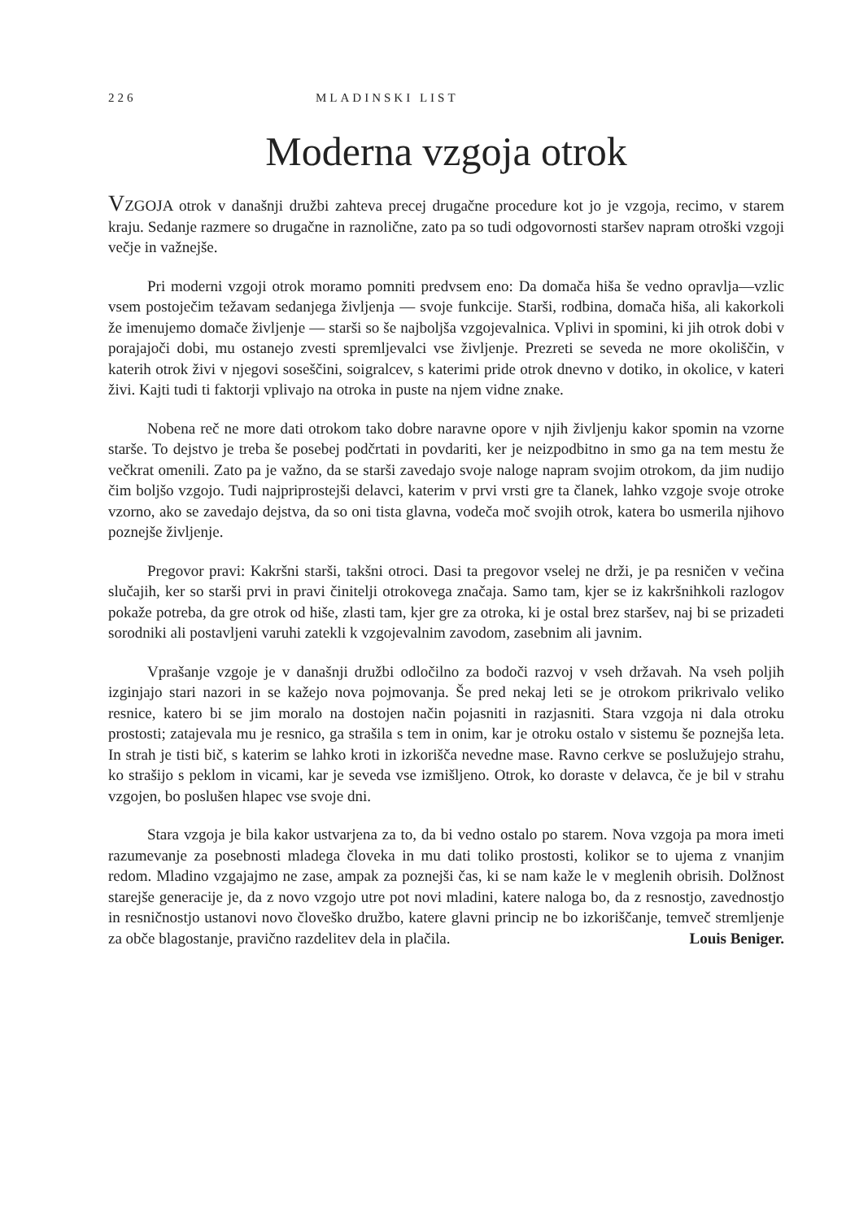226 MLADINSKI LIST
Moderna vzgoja otrok
VZGOJA otrok v današnji družbi zahteva precej drugačne procedure kot jo je vzgoja, recimo, v starem kraju. Sedanje razmere so drugačne in raznolične, zato pa so tudi odgovornosti staršev napram otroški vzgoji večje in važnejše.
Pri moderni vzgoji otrok moramo pomniti predvsem eno: Da domača hiša še vedno opravlja—vzlic vsem postoječim težavam sedanjega življenja — svoje funkcije. Starši, rodbina, domača hiša, ali kakorkoli že imenujemo domače življenje — starši so še najboljša vzgojevalnica. Vplivi in spomini, ki jih otrok dobi v porajajoči dobi, mu ostanejo zvesti spremljevalci vse življenje. Prezreti se seveda ne more okoliščin, v katerih otrok živi v njegovi soseščini, soigralcev, s katerimi pride otrok dnevno v dotiko, in okolice, v kateri živi. Kajti tudi ti faktorji vplivajo na otroka in puste na njem vidne znake.
Nobena reč ne more dati otrokom tako dobre naravne opore v njih življenju kakor spomin na vzorne starše. To dejstvo je treba še posebej podčrtati in povdariti, ker je neizpodbitno in smo ga na tem mestu že večkrat omenili. Zato pa je važno, da se starši zavedajo svoje naloge napram svojim otrokom, da jim nudijo čim boljšo vzgojo. Tudi najpriprostejši delavci, katerim v prvi vrsti gre ta članek, lahko vzgoje svoje otroke vzorno, ako se zavedajo dejstva, da so oni tista glavna, vodeča moč svojih otrok, katera bo usmerila njihovo poznejše življenje.
Pregovor pravi: Kakršni starši, takšni otroci. Dasi ta pregovor vselej ne drži, je pa resničen v večina slučajih, ker so starši prvi in pravi činitelji otrokovega značaja. Samo tam, kjer se iz kakršnihkoli razlogov pokaže potreba, da gre otrok od hiše, zlasti tam, kjer gre za otroka, ki je ostal brez staršev, naj bi se prizadeti sorodniki ali postavljeni varuhi zatekli k vzgojevalnim zavodom, zasebnim ali javnim.
Vprašanje vzgoje je v današnji družbi odločilno za bodoči razvoj v vseh državah. Na vseh poljih izginjajo stari nazori in se kažejo nova pojmovanja. Še pred nekaj leti se je otrokom prikrivalo veliko resnice, katero bi se jim moralo na dostojen način pojasniti in razjasniti. Stara vzgoja ni dala otroku prostosti; zatajevala mu je resnico, ga strašila s tem in onim, kar je otroku ostalo v sistemu še poznejša leta. In strah je tisti bič, s katerim se lahko kroti in izkorišča nevedne mase. Ravno cerkve se poslužujejo strahu, ko strašijo s peklom in vicami, kar je seveda vse izmišljeno. Otrok, ko doraste v delavca, če je bil v strahu vzgojen, bo poslušen hlapec vse svoje dni.
Stara vzgoja je bila kakor ustvarjena za to, da bi vedno ostalo po starem. Nova vzgoja pa mora imeti razumevanje za posebnosti mladega človeka in mu dati toliko prostosti, kolikor se to ujema z vnanjim redom. Mladino vzgajajmo ne zase, ampak za poznejši čas, ki se nam kaže le v meglenih obrisih. Dolžnost starejše generacije je, da z novo vzgojo utre pot novi mladini, katere naloga bo, da z resnostjo, zavednostjo in resničnostjo ustanovi novo človeško družbo, katere glavni princip ne bo izkoriščanje, temveč stremljenje za obče blagostanje, pravično razdelitev dela in plačila. Louis Beniger.